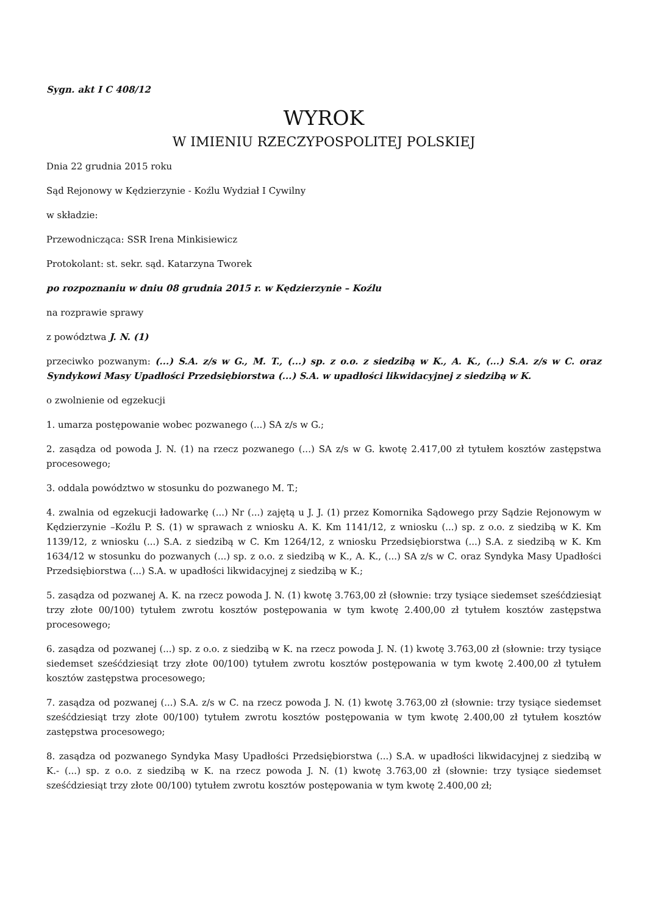Sygn. akt I C 408/12
WYROK
W IMIENIU RZECZYPOSPOLITEJ POLSKIEJ
Dnia 22 grudnia 2015 roku
Sąd Rejonowy w Kędzierzynie - Koźlu Wydział I Cywilny
w składzie:
Przewodnicząca: SSR Irena Minkisiewicz
Protokolant: st. sekr. sąd. Katarzyna Tworek
po rozpoznaniu w dniu 08 grudnia 2015 r. w Kędzierzynie – Koźlu
na rozprawie sprawy
z powództwa J. N. (1)
przeciwko pozwanym: (...) S.A. z/s w G., M. T., (...) sp. z o.o. z siedzibą w K., A. K., (...) S.A. z/s w C. oraz Syndykowi Masy Upadłości Przedsiębiorstwa (...) S.A. w upadłości likwidacyjnej z siedzibą w K.
o zwolnienie od egzekucji
1. umarza postępowanie wobec pozwanego (...) SA z/s w G.;
2. zasądza od powoda J. N. (1) na rzecz pozwanego (...) SA z/s w G. kwotę 2.417,00 zł tytułem kosztów zastępstwa procesowego;
3. oddala powództwo w stosunku do pozwanego M. T.;
4. zwalnia od egzekucji ładowarkę (...) Nr (...) zajętą u J. J. (1) przez Komornika Sądowego przy Sądzie Rejonowym w Kędzierzynie –Koźlu P. S. (1) w sprawach z wniosku A. K. Km 1141/12, z wniosku (...) sp. z o.o. z siedzibą w K. Km 1139/12, z wniosku (...) S.A. z siedzibą w C. Km 1264/12, z wniosku Przedsiębiorstwa (...) S.A. z siedzibą w K. Km 1634/12 w stosunku do pozwanych (...) sp. z o.o. z siedzibą w K., A. K., (...) SA z/s w C. oraz Syndyka Masy Upadłości Przedsiębiorstwa (...) S.A. w upadłości likwidacyjnej z siedzibą w K.;
5. zasądza od pozwanej A. K. na rzecz powoda J. N. (1) kwotę 3.763,00 zł (słownie: trzy tysiące siedemset sześćdziesiąt trzy złote 00/100) tytułem zwrotu kosztów postępowania w tym kwotę 2.400,00 zł tytułem kosztów zastępstwa procesowego;
6. zasądza od pozwanej (...) sp. z o.o. z siedzibą w K. na rzecz powoda J. N. (1) kwotę 3.763,00 zł (słownie: trzy tysiące siedemset sześćdziesiąt trzy złote 00/100) tytułem zwrotu kosztów postępowania w tym kwotę 2.400,00 zł tytułem kosztów zastępstwa procesowego;
7. zasądza od pozwanej (...) S.A. z/s w C. na rzecz powoda J. N. (1) kwotę 3.763,00 zł (słownie: trzy tysiące siedemset sześćdziesiąt trzy złote 00/100) tytułem zwrotu kosztów postępowania w tym kwotę 2.400,00 zł tytułem kosztów zastępstwa procesowego;
8. zasądza od pozwanego Syndyka Masy Upadłości Przedsiębiorstwa (...) S.A. w upadłości likwidacyjnej z siedzibą w K.- (...) sp. z o.o. z siedzibą w K. na rzecz powoda J. N. (1) kwotę 3.763,00 zł (słownie: trzy tysiące siedemset sześćdziesiąt trzy złote 00/100) tytułem zwrotu kosztów postępowania w tym kwotę 2.400,00 zł;